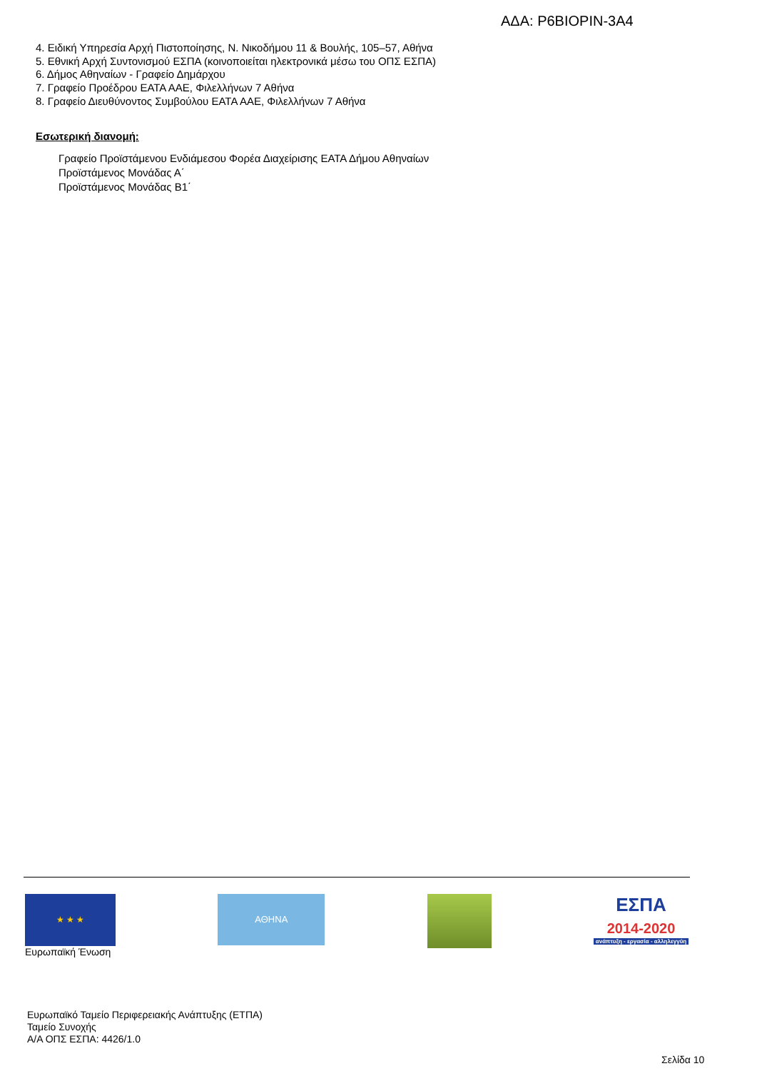ΑΔΑ: Ρ6ΒΙΟΡΙΝ-3Α4
4. Ειδική Υπηρεσία Αρχή Πιστοποίησης, Ν. Νικοδήμου 11 & Βουλής, 105–57, Αθήνα
5. Εθνική Αρχή Συντονισμού ΕΣΠΑ (κοινοποιείται ηλεκτρονικά μέσω του ΟΠΣ ΕΣΠΑ)
6. Δήμος Αθηναίων - Γραφείο Δημάρχου
7. Γραφείο Προέδρου ΕΑΤΑ ΑΑΕ, Φιλελλήνων 7 Αθήνα
8. Γραφείο Διευθύνοντος Συμβούλου ΕΑΤΑ ΑΑΕ, Φιλελλήνων 7 Αθήνα
Εσωτερική διανομή:
Γραφείο Προϊστάμενου Ενδιάμεσου Φορέα Διαχείρισης ΕΑΤΑ Δήμου Αθηναίων
Προϊστάμενος Μονάδας Α΄
Προϊστάμενος Μονάδας Β1΄
★ ★ ★
Ευρωπαϊκή Ένωση
ΑΘΗΝΑ
ΕΣΠΑ
2014-2020
ανάπτυξη - εργασία - αλληλεγγύη
Ευρωπαϊκό Ταμείο Περιφερειακής Ανάπτυξης (ΕΤΠΑ)
Ταμείο Συνοχής
Α/Α ΟΠΣ ΕΣΠΑ: 4426/1.0
Σελίδα 10